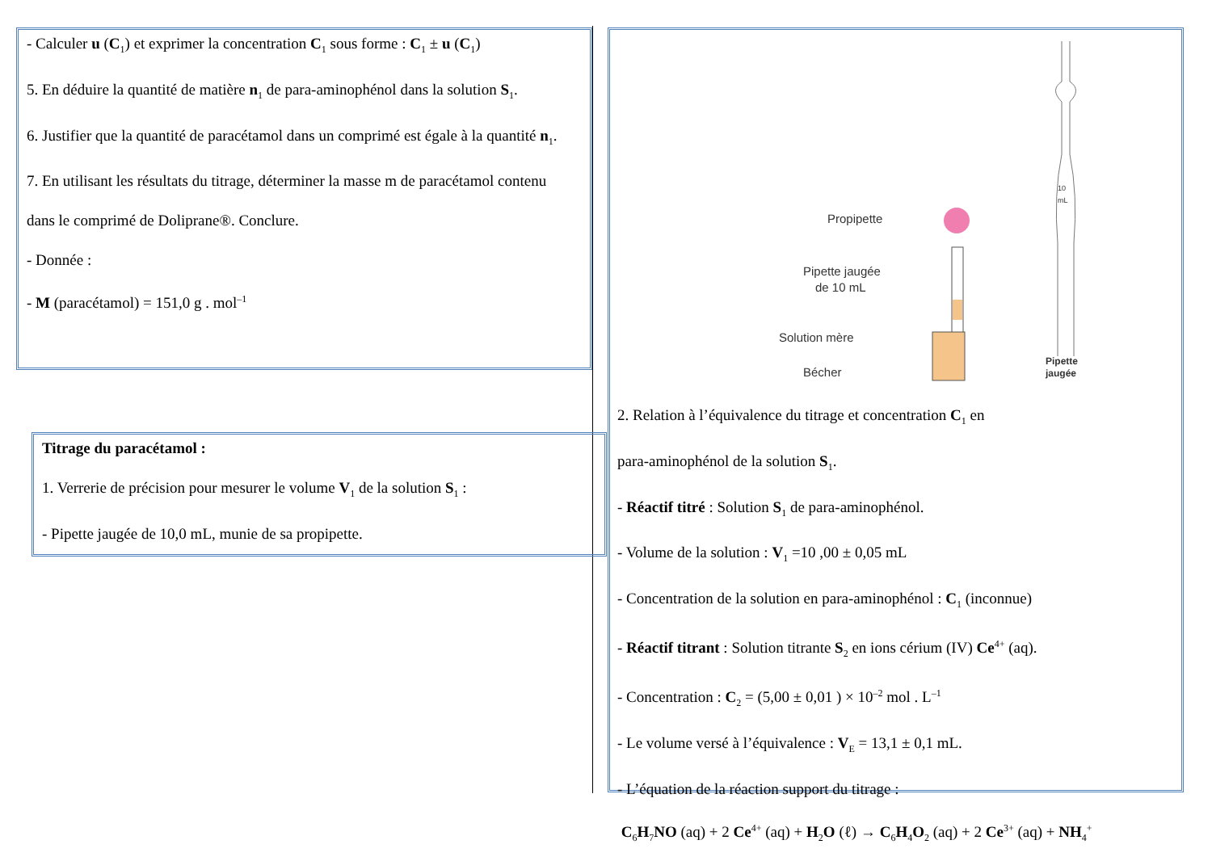- Calculer u (C<sub>1</sub>) et exprimer la concentration C<sub>1</sub> sous forme : C<sub>1</sub> ± u (C<sub>1</sub>)
5. En déduire la quantité de matière n<sub>1</sub> de para-aminophénol dans la solution S<sub>1</sub>.
6. Justifier que la quantité de paracétamol dans un comprimé est égale à la quantité n<sub>1</sub>.
7. En utilisant les résultats du titrage, déterminer la masse m de paracétamol contenu
dans le comprimé de Doliprane®. Conclure.
- Donnée :
- M (paracétamol) = 151,0 g . mol<sup>–1</sup>
Titrage du paracétamol :
1. Verrerie de précision pour mesurer le volume V<sub>1</sub> de la solution S<sub>1</sub> :
- Pipette jaugée de 10,0 mL, munie de sa propipette.
Propipette
Pipette jaugée
de 10 mL
Solution mère
Bécher
Pipette
jaugée
10
mL
2. Relation à l’équivalence du titrage et concentration C<sub>1</sub> en
para-aminophénol de la solution S<sub>1</sub>.
- Réactif titré : Solution S<sub>1</sub> de para-aminophénol.
- Volume de la solution : V<sub>1</sub> =10 ,00 ± 0,05 mL
- Concentration de la solution en para-aminophénol : C<sub>1</sub> (inconnue)
- Réactif titrant : Solution titrante S<sub>2</sub> en ions cérium (IV) Ce<sup>4+</sup> (aq).
- Concentration : C<sub>2</sub> = (5,00 ± 0,01 ) × 10<sup>–2</sup> mol . L<sup>–1</sup>
- Le volume versé à l’équivalence : V<sub>E</sub> = 13,1 ± 0,1 mL.
- L’équation de la réaction support du titrage :
C<sub>6</sub>H<sub>7</sub>NO (aq) + 2 Ce<sup>4+</sup> (aq) + H<sub>2</sub>O (ℓ) → C<sub>6</sub>H<sub>4</sub>O<sub>2</sub> (aq) + 2 Ce<sup>3+</sup> (aq) + NH<sub>4</sub><sup>+</sup>